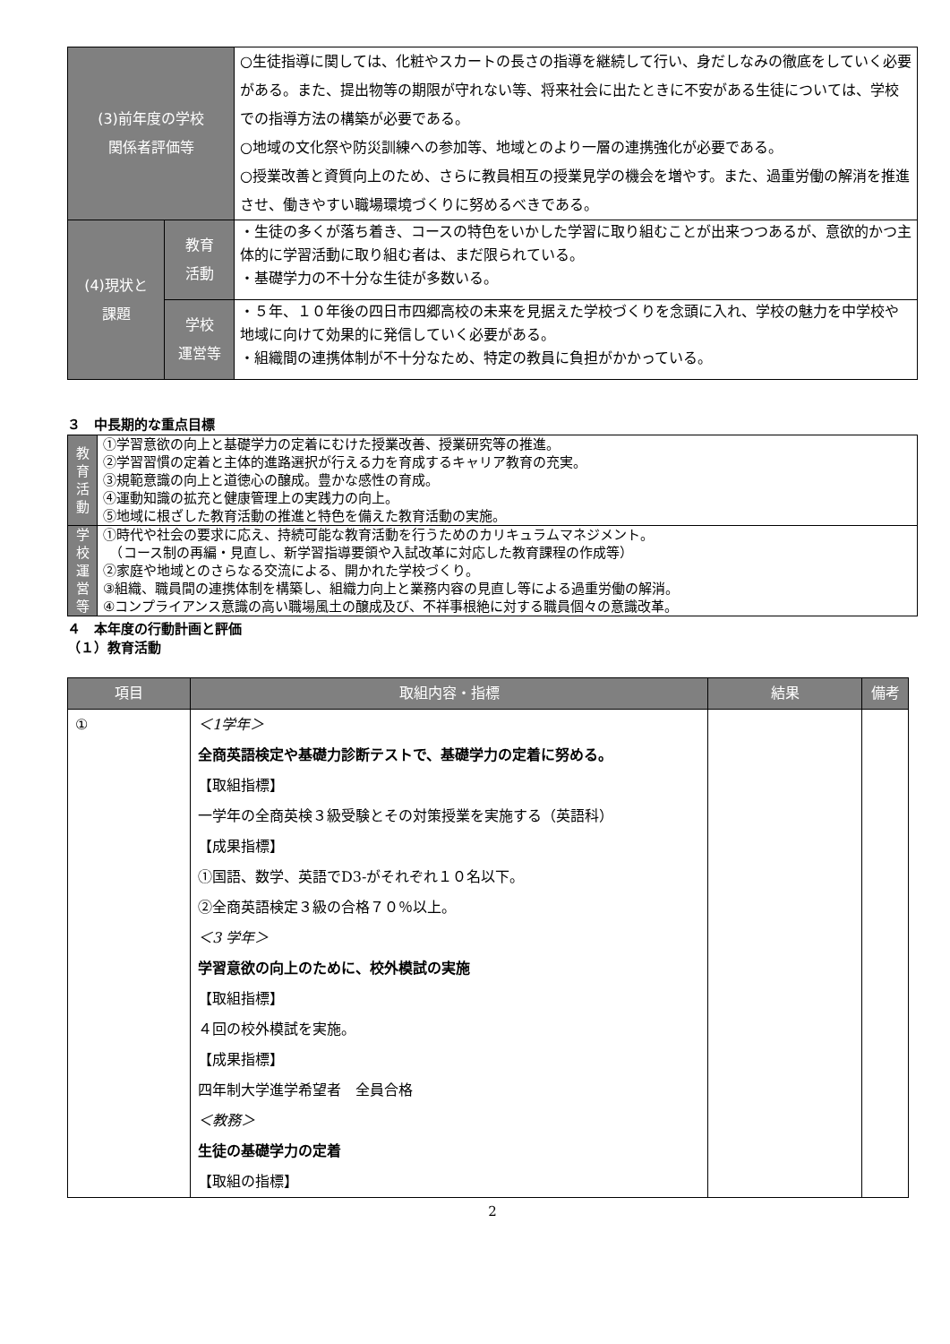| (3)前年度の学校 関係者評価等 | | ○生徒指導に関しては、化粧やスカートの長さの指導を継続して行い、身だしなみの徹底をしていく必要がある。また、提出物等の期限が守れない等、将来社会に出たときに不安がある生徒については、学校での指導方法の構築が必要である。 ○地域の文化祭や防災訓練への参加等、地域とのより一層の連携強化が必要である。 ○授業改善と資質向上のため、さらに教員相互の授業見学の機会を増やす。また、過重労働の解消を推進させ、働きやすい職場環境づくりに努めるべきである。 |
| (4)現状と 課題 | 教育 活動 | ・生徒の多くが落ち着き、コースの特色をいかした学習に取り組むことが出来つつあるが、意欲的かつ主体的に学習活動に取り組む者は、まだ限られている。 ・基礎学力の不十分な生徒が多数いる。 |
| | 学校 運営等 | ・５年、１０年後の四日市四郷高校の未来を見据えた学校づくりを念頭に入れ、学校の魅力を中学校や地域に向けて効果的に発信していく必要がある。 ・組織間の連携体制が不十分なため、特定の教員に負担がかかっている。 |
３　中長期的な重点目標
| 教 育 活 動 | ①学習意欲の向上と基礎学力の定着にむけた授業改善、授業研究等の推進。 ②学習習慣の定着と主体的進路選択が行える力を育成するキャリア教育の充実。 ③規範意識の向上と道徳心の醸成。豊かな感性の育成。 ④運動知識の拡充と健康管理上の実践力の向上。 ⑤地域に根ざした教育活動の推進と特色を備えた教育活動の実施。 |
| 学 校 運 営 等 | ①時代や社会の要求に応え、持続可能な教育活動を行うためのカリキュラムマネジメント。 （コース制の再編・見直し、新学習指導要領や入試改革に対応した教育課程の作成等） ②家庭や地域とのさらなる交流による、開かれた学校づくり。 ③組織、職員間の連携体制を構築し、組織力向上と業務内容の見直し等による過重労働の解消。 ④コンプライアンス意識の高い職場風土の醸成及び、不祥事根絶に対する職員個々の意識改革。 |
４　本年度の行動計画と評価
（１）教育活動
| 項目 | 取組内容・指標 | 結果 | 備考 |
| --- | --- | --- | --- |
| ① | ＜1学年＞ 全商英語検定や基礎力診断テストで、基礎学力の定着に努める。 【取組指標】 一学年の全商英検３級受験とその対策授業を実施する（英語科） 【成果指標】 ①国語、数学、英語でD3-がそれぞれ１０名以下。 ②全商英語検定３級の合格７０％以上。 ＜3 学年＞ 学習意欲の向上のために、校外模試の実施 【取組指標】 ４回の校外模試を実施。 【成果指標】 四年制大学進学希望者 全員合格 ＜教務＞ 生徒の基礎学力の定着 【取組の指標】 | | |
2